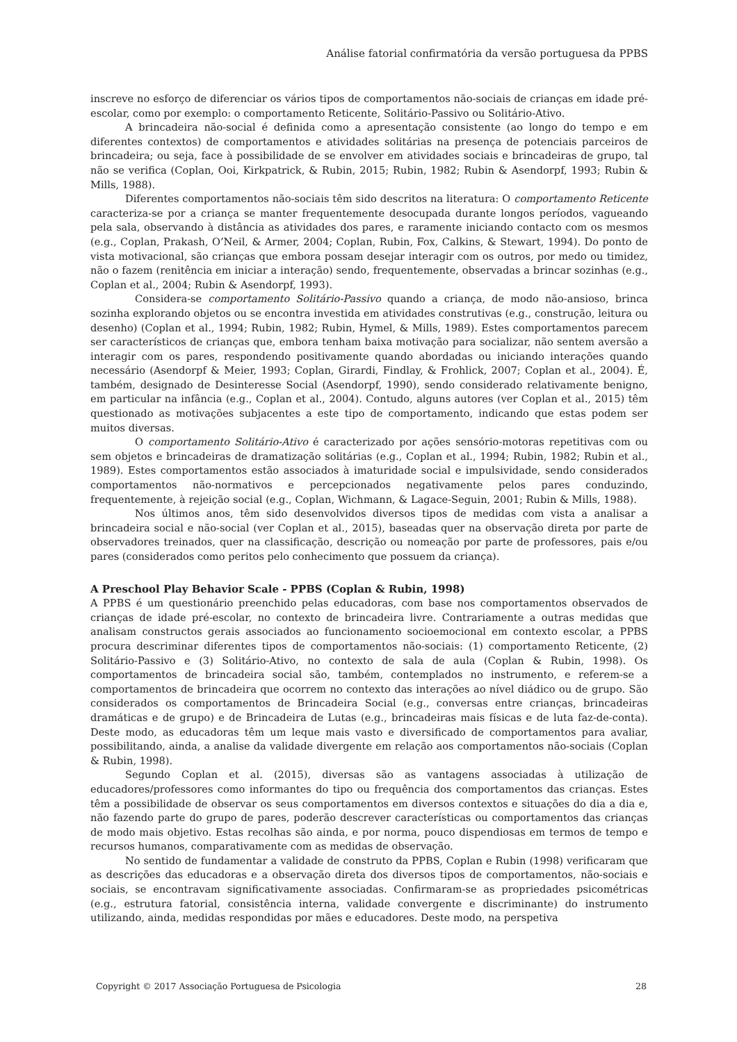Análise fatorial confirmatória da versão portuguesa da PPBS
inscreve no esforço de diferenciar os vários tipos de comportamentos não-sociais de crianças em idade pré-escolar, como por exemplo: o comportamento Reticente, Solitário-Passivo ou Solitário-Ativo.
A brincadeira não-social é definida como a apresentação consistente (ao longo do tempo e em diferentes contextos) de comportamentos e atividades solitárias na presença de potenciais parceiros de brincadeira; ou seja, face à possibilidade de se envolver em atividades sociais e brincadeiras de grupo, tal não se verifica (Coplan, Ooi, Kirkpatrick, & Rubin, 2015; Rubin, 1982; Rubin & Asendorpf, 1993; Rubin & Mills, 1988).
Diferentes comportamentos não-sociais têm sido descritos na literatura: O comportamento Reticente caracteriza-se por a criança se manter frequentemente desocupada durante longos períodos, vagueando pela sala, observando à distância as atividades dos pares, e raramente iniciando contacto com os mesmos (e.g., Coplan, Prakash, O’Neil, & Armer, 2004; Coplan, Rubin, Fox, Calkins, & Stewart, 1994). Do ponto de vista motivacional, são crianças que embora possam desejar interagir com os outros, por medo ou timidez, não o fazem (renitência em iniciar a interação) sendo, frequentemente, observadas a brincar sozinhas (e.g., Coplan et al., 2004; Rubin & Asendorpf, 1993).
Considera-se comportamento Solitário-Passivo quando a criança, de modo não-ansioso, brinca sozinha explorando objetos ou se encontra investida em atividades construtivas (e.g., construção, leitura ou desenho) (Coplan et al., 1994; Rubin, 1982; Rubin, Hymel, & Mills, 1989). Estes comportamentos parecem ser característicos de crianças que, embora tenham baixa motivação para socializar, não sentem aversão a interagir com os pares, respondendo positivamente quando abordadas ou iniciando interações quando necessário (Asendorpf & Meier, 1993; Coplan, Girardi, Findlay, & Frohlick, 2007; Coplan et al., 2004). É, também, designado de Desinteresse Social (Asendorpf, 1990), sendo considerado relativamente benigno, em particular na infância (e.g., Coplan et al., 2004). Contudo, alguns autores (ver Coplan et al., 2015) têm questionado as motivações subjacentes a este tipo de comportamento, indicando que estas podem ser muitos diversas.
O comportamento Solitário-Ativo é caracterizado por ações sensório-motoras repetitivas com ou sem objetos e brincadeiras de dramatização solitárias (e.g., Coplan et al., 1994; Rubin, 1982; Rubin et al., 1989). Estes comportamentos estão associados à imaturidade social e impulsividade, sendo considerados comportamentos não-normativos e percepcionados negativamente pelos pares conduzindo, frequentemente, à rejeição social (e.g., Coplan, Wichmann, & Lagace-Seguin, 2001; Rubin & Mills, 1988).
Nos últimos anos, têm sido desenvolvidos diversos tipos de medidas com vista a analisar a brincadeira social e não-social (ver Coplan et al., 2015), baseadas quer na observação direta por parte de observadores treinados, quer na classificação, descrição ou nomeação por parte de professores, pais e/ou pares (considerados como peritos pelo conhecimento que possuem da criança).
A Preschool Play Behavior Scale - PPBS (Coplan & Rubin, 1998)
A PPBS é um questionário preenchido pelas educadoras, com base nos comportamentos observados de crianças de idade pré-escolar, no contexto de brincadeira livre. Contrariamente a outras medidas que analisam constructos gerais associados ao funcionamento socioemocional em contexto escolar, a PPBS procura descriminar diferentes tipos de comportamentos não-sociais: (1) comportamento Reticente, (2) Solitário-Passivo e (3) Solitário-Ativo, no contexto de sala de aula (Coplan & Rubin, 1998). Os comportamentos de brincadeira social são, também, contemplados no instrumento, e referem-se a comportamentos de brincadeira que ocorrem no contexto das interações ao nível diádico ou de grupo. São considerados os comportamentos de Brincadeira Social (e.g., conversas entre crianças, brincadeiras dramáticas e de grupo) e de Brincadeira de Lutas (e.g., brincadeiras mais físicas e de luta faz-de-conta). Deste modo, as educadoras têm um leque mais vasto e diversificado de comportamentos para avaliar, possibilitando, ainda, a analise da validade divergente em relação aos comportamentos não-sociais (Coplan & Rubin, 1998).
Segundo Coplan et al. (2015), diversas são as vantagens associadas à utilização de educadores/professores como informantes do tipo ou frequência dos comportamentos das crianças. Estes têm a possibilidade de observar os seus comportamentos em diversos contextos e situações do dia a dia e, não fazendo parte do grupo de pares, poderão descrever características ou comportamentos das crianças de modo mais objetivo. Estas recolhas são ainda, e por norma, pouco dispendiosas em termos de tempo e recursos humanos, comparativamente com as medidas de observação.
No sentido de fundamentar a validade de construto da PPBS, Coplan e Rubin (1998) verificaram que as descrições das educadoras e a observação direta dos diversos tipos de comportamentos, não-sociais e sociais, se encontravam significativamente associadas. Confirmaram-se as propriedades psicométricas (e.g., estrutura fatorial, consistência interna, validade convergente e discriminante) do instrumento utilizando, ainda, medidas respondidas por mães e educadores. Deste modo, na perspetiva
Copyright © 2017 Associação Portuguesa de Psicologia 28